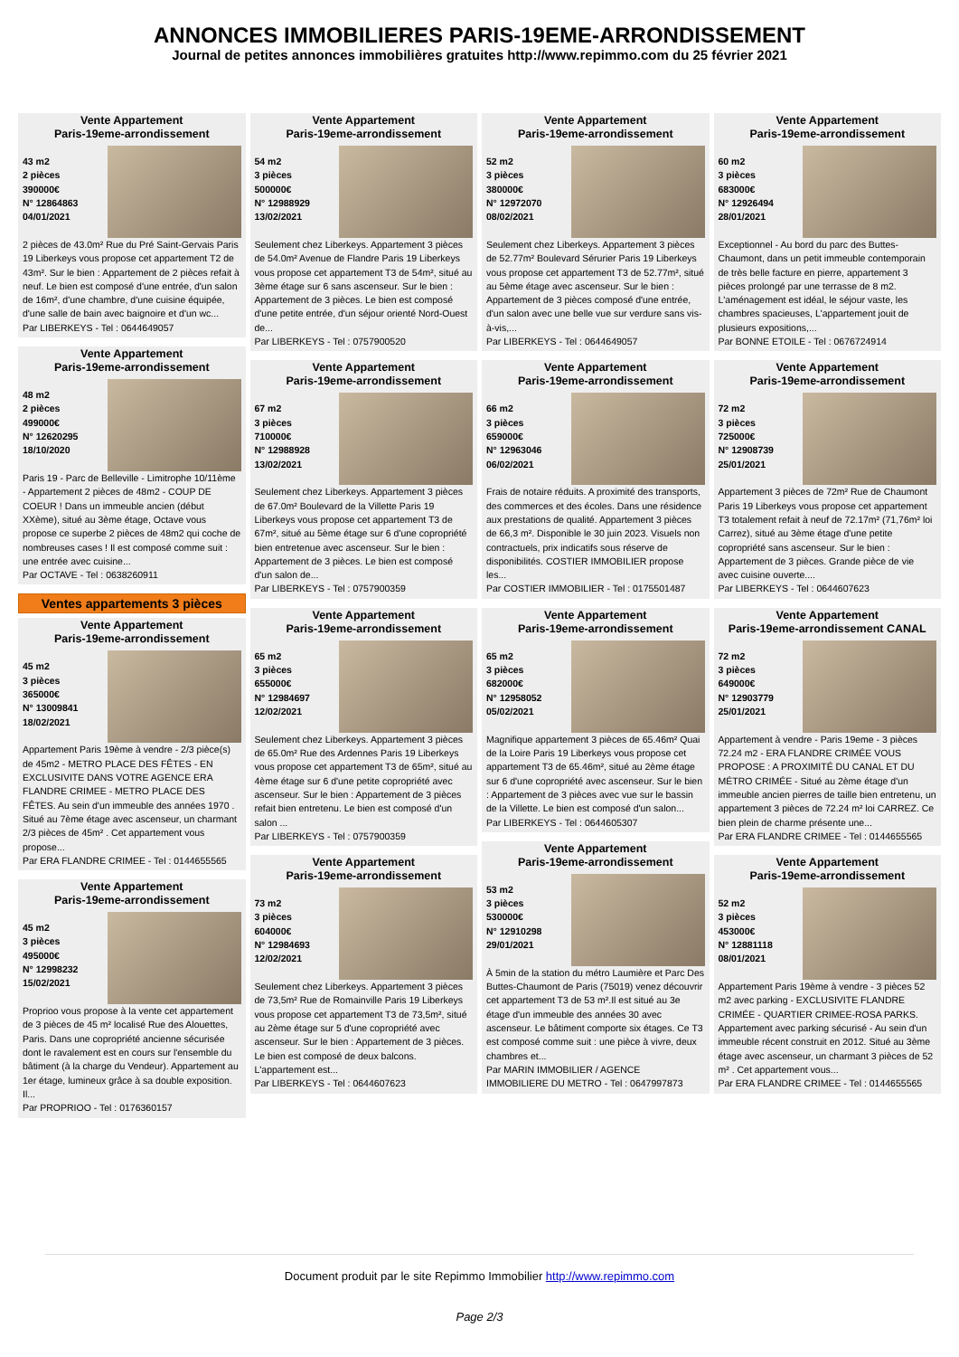ANNONCES IMMOBILIERES PARIS-19EME-ARRONDISSEMENT
Journal de petites annonces immobilières gratuites http://www.repimmo.com du 25 février 2021
Vente Appartement
Paris-19eme-arrondissement
43 m2
2 pièces
390000€
N° 12864863
04/01/2021
2 pièces de 43.0m² Rue du Pré Saint-Gervais Paris 19 Liberkeys vous propose cet appartement T2 de 43m². Sur le bien : Appartement de 2 pièces refait à neuf. Le bien est composé d'une entrée, d'un salon de 16m², d'une chambre, d'une cuisine équipée, d'une salle de bain avec baignoire et d'un wc...
Par LIBERKEYS - Tel : 0644649057
Vente Appartement
Paris-19eme-arrondissement
48 m2
2 pièces
499000€
N° 12620295
18/10/2020
Paris 19 - Parc de Belleville - Limitrophe 10/11ème - Appartement 2 pièces de 48m2 - COUP DE COEUR ! Dans un immeuble ancien (début XXème), situé au 3ème étage, Octave vous propose ce superbe 2 pièces de 48m2 qui coche de nombreuses cases ! Il est composé comme suit : une entrée avec cuisine...
Par OCTAVE - Tel : 0638260911
Ventes appartements 3 pièces
Vente Appartement
Paris-19eme-arrondissement
45 m2
3 pièces
365000€
N° 13009841
18/02/2021
Appartement Paris 19ème à vendre - 2/3 pièce(s) de 45m2 - METRO PLACE DES FÊTES - EN EXCLUSIVITE DANS VOTRE AGENCE ERA FLANDRE CRIMEE - METRO PLACE DES FÊTES. Au sein d'un immeuble des années 1970 . Situé au 7ème étage avec ascenseur, un charmant 2/3 pièces de 45m² . Cet appartement vous propose...
Par ERA FLANDRE CRIMEE - Tel : 0144655565
Vente Appartement
Paris-19eme-arrondissement
45 m2
3 pièces
495000€
N° 12998232
15/02/2021
Proprioo vous propose à la vente cet appartement de 3 pièces de 45 m² localisé Rue des Alouettes, Paris. Dans une copropriété ancienne sécurisée dont le ravalement est en cours sur l'ensemble du bâtiment (à la charge du Vendeur). Appartement au 1er étage, lumineux grâce à sa double exposition. Il...
Par PROPRIOO - Tel : 0176360157
Vente Appartement
Paris-19eme-arrondissement
54 m2
3 pièces
500000€
N° 12988929
13/02/2021
Seulement chez Liberkeys. Appartement 3 pièces de 54.0m² Avenue de Flandre Paris 19 Liberkeys vous propose cet appartement T3 de 54m², situé au 3ème étage sur 6 sans ascenseur. Sur le bien : Appartement de 3 pièces. Le bien est composé d'une petite entrée, d'un séjour orienté Nord-Ouest de...
Par LIBERKEYS - Tel : 0757900520
Vente Appartement
Paris-19eme-arrondissement
67 m2
3 pièces
710000€
N° 12988928
13/02/2021
Seulement chez Liberkeys. Appartement 3 pièces de 67.0m² Boulevard de la Villette Paris 19 Liberkeys vous propose cet appartement T3 de 67m², situé au 5ème étage sur 6 d'une copropriété bien entretenue avec ascenseur. Sur le bien : Appartement de 3 pièces. Le bien est composé d'un salon de...
Par LIBERKEYS - Tel : 0757900359
Vente Appartement
Paris-19eme-arrondissement
65 m2
3 pièces
655000€
N° 12984697
12/02/2021
Seulement chez Liberkeys. Appartement 3 pièces de 65.0m² Rue des Ardennes Paris 19 Liberkeys vous propose cet appartement T3 de 65m², situé au 4ème étage sur 6 d'une petite copropriété avec ascenseur. Sur le bien : Appartement de 3 pièces refait bien entretenu. Le bien est composé d'un salon ...
Par LIBERKEYS - Tel : 0757900359
Vente Appartement
Paris-19eme-arrondissement
73 m2
3 pièces
604000€
N° 12984693
12/02/2021
Seulement chez Liberkeys. Appartement 3 pièces de 73,5m² Rue de Romainville Paris 19 Liberkeys vous propose cet appartement T3 de 73,5m², situé au 2ème étage sur 5 d'une copropriété avec ascenseur. Sur le bien : Appartement de 3 pièces. Le bien est composé de deux balcons. L'appartement est...
Par LIBERKEYS - Tel : 0644607623
Vente Appartement
Paris-19eme-arrondissement
52 m2
3 pièces
380000€
N° 12972070
08/02/2021
Seulement chez Liberkeys. Appartement 3 pièces de 52.77m² Boulevard Sérurier Paris 19 Liberkeys vous propose cet appartement T3 de 52.77m², situé au 5ème étage avec ascenseur. Sur le bien : Appartement de 3 pièces composé d'une entrée, d'un salon avec une belle vue sur verdure sans vis-à-vis,...
Par LIBERKEYS - Tel : 0644649057
Vente Appartement
Paris-19eme-arrondissement
66 m2
3 pièces
659000€
N° 12963046
06/02/2021
Frais de notaire réduits. A proximité des transports, des commerces et des écoles. Dans une résidence aux prestations de qualité. Appartement 3 pièces de 66,3 m². Disponible le 30 juin 2023. Visuels non contractuels, prix indicatifs sous réserve de disponibilités. COSTIER IMMOBILIER propose les...
Par COSTIER IMMOBILIER - Tel : 0175501487
Vente Appartement
Paris-19eme-arrondissement
65 m2
3 pièces
682000€
N° 12958052
05/02/2021
Magnifique appartement 3 pièces de 65.46m² Quai de la Loire Paris 19 Liberkeys vous propose cet appartement T3 de 65.46m², situé au 2ème étage sur 6 d'une copropriété avec ascenseur. Sur le bien : Appartement de 3 pièces avec vue sur le bassin de la Villette. Le bien est composé d'un salon...
Par LIBERKEYS - Tel : 0644605307
Vente Appartement
Paris-19eme-arrondissement
53 m2
3 pièces
530000€
N° 12910298
29/01/2021
À 5min de la station du métro Laumière et Parc Des Buttes-Chaumont de Paris (75019) venez découvrir cet appartement T3 de 53 m².Il est situé au 3e étage d'un immeuble des années 30 avec ascenseur. Le bâtiment comporte six étages. Ce T3 est composé comme suit : une pièce à vivre, deux chambres et...
Par MARIN IMMOBILIER / AGENCE IMMOBILIERE DU METRO - Tel : 0647997873
Vente Appartement
Paris-19eme-arrondissement
60 m2
3 pièces
683000€
N° 12926494
28/01/2021
Exceptionnel - Au bord du parc des Buttes-Chaumont, dans un petit immeuble contemporain de très belle facture en pierre, appartement 3 pièces prolongé par une terrasse de 8 m2. L'aménagement est idéal, le séjour vaste, les chambres spacieuses, L'appartement jouit de plusieurs expositions,...
Par BONNE ETOILE - Tel : 0676724914
Vente Appartement
Paris-19eme-arrondissement
72 m2
3 pièces
725000€
N° 12908739
25/01/2021
Appartement 3 pièces de 72m² Rue de Chaumont Paris 19 Liberkeys vous propose cet appartement T3 totalement refait à neuf de 72.17m² (71,76m² loi Carrez), situé au 3ème étage d'une petite copropriété sans ascenseur. Sur le bien : Appartement de 3 pièces. Grande pièce de vie avec cuisine ouverte....
Par LIBERKEYS - Tel : 0644607623
Vente Appartement
Paris-19eme-arrondissement CANAL
72 m2
3 pièces
649000€
N° 12903779
25/01/2021
Appartement à vendre - Paris 19eme - 3 pièces 72.24 m2 - ERA FLANDRE CRIMÉE VOUS PROPOSE : A PROXIMITÉ DU CANAL ET DU MÉTRO CRIMÉE - Situé au 2ème étage d'un immeuble ancien pierres de taille bien entretenu, un appartement 3 pièces de 72.24 m² loi CARREZ. Ce bien plein de charme présente une...
Par ERA FLANDRE CRIMEE - Tel : 0144655565
Vente Appartement
Paris-19eme-arrondissement
52 m2
3 pièces
453000€
N° 12881118
08/01/2021
Appartement Paris 19ème à vendre - 3 pièces 52 m2 avec parking - EXCLUSIVITE FLANDRE CRIMÉE - QUARTIER CRIMEE-ROSA PARKS. Appartement avec parking sécurisé - Au sein d'un immeuble récent construit en 2012. Situé au 3ème étage avec ascenseur, un charmant 3 pièces de 52 m² . Cet appartement vous...
Par ERA FLANDRE CRIMEE - Tel : 0144655565
Document produit par le site Repimmo Immobilier http://www.repimmo.com
Page 2/3